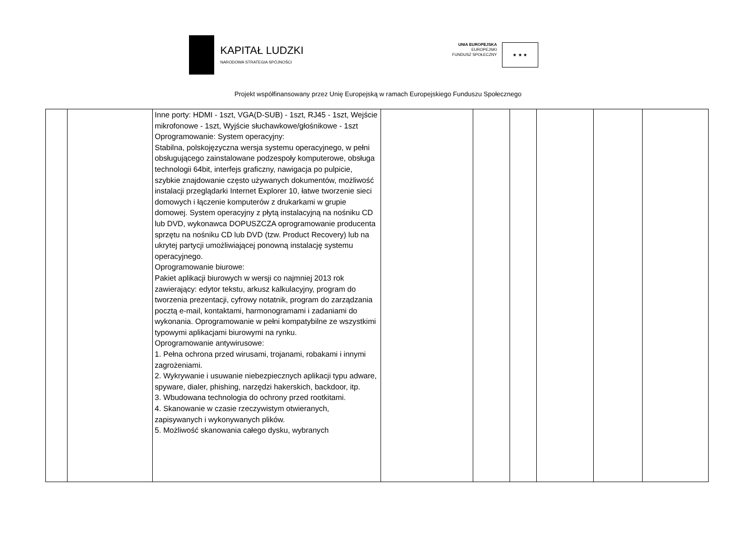KAPITAŁ LUDZKI
NARODOWA STRATEGIA SPÓJNOŚCI
UNIA EUROPEJSKA
EUROPEJSKI
FUNDUSZ SPOŁECZNY
★ ★ ★
Projekt współfinansowany przez Unię Europejską w ramach Europejskiego Funduszu Społecznego
| | | Inne porty: HDMI - 1szt, VGA(D-SUB) - 1szt, RJ45 - 1szt, Wejście mikrofonowe - 1szt, Wyjście słuchawkowe/głośnikowe - 1szt Oprogramowanie: System operacyjny: Stabilna, polskojęzyczna wersja systemu operacyjnego, w pełni obsługującego zainstalowane podzespoły komputerowe, obsługa technologii 64bit, interfejs graficzny, nawigacja po pulpicie, szybkie znajdowanie często używanych dokumentów, możliwość instalacji przeglądarki Internet Explorer 10, łatwe tworzenie sieci domowych i łączenie komputerów z drukarkami w grupie domowej. System operacyjny z płytą instalacyjną na nośniku CD lub DVD, wykonawca DOPUSZCZA oprogramowanie producenta sprzętu na nośniku CD lub DVD (tzw. Product Recovery) lub na ukrytej partycji umożliwiającej ponowną instalację systemu operacyjnego. Oprogramowanie biurowe: Pakiet aplikacji biurowych w wersji co najmniej 2013 rok zawierający: edytor tekstu, arkusz kalkulacyjny, program do tworzenia prezentacji, cyfrowy notatnik, program do zarządzania pocztą e-mail, kontaktami, harmonogramami i zadaniami do wykonania. Oprogramowanie w pełni kompatybilne ze wszystkimi typowymi aplikacjami biurowymi na rynku. Oprogramowanie antywirusowe: 1. Pełna ochrona przed wirusami, trojanami, robakami i innymi zagrożeniami. 2. Wykrywanie i usuwanie niebezpiecznych aplikacji typu adware, spyware, dialer, phishing, narzędzi hakerskich, backdoor, itp. 3. Wbudowana technologia do ochrony przed rootkitami. 4. Skanowanie w czasie rzeczywistym otwieranych, zapisywanych i wykonywanych plików. 5. Możliwość skanowania całego dysku, wybranych | | | | | | |